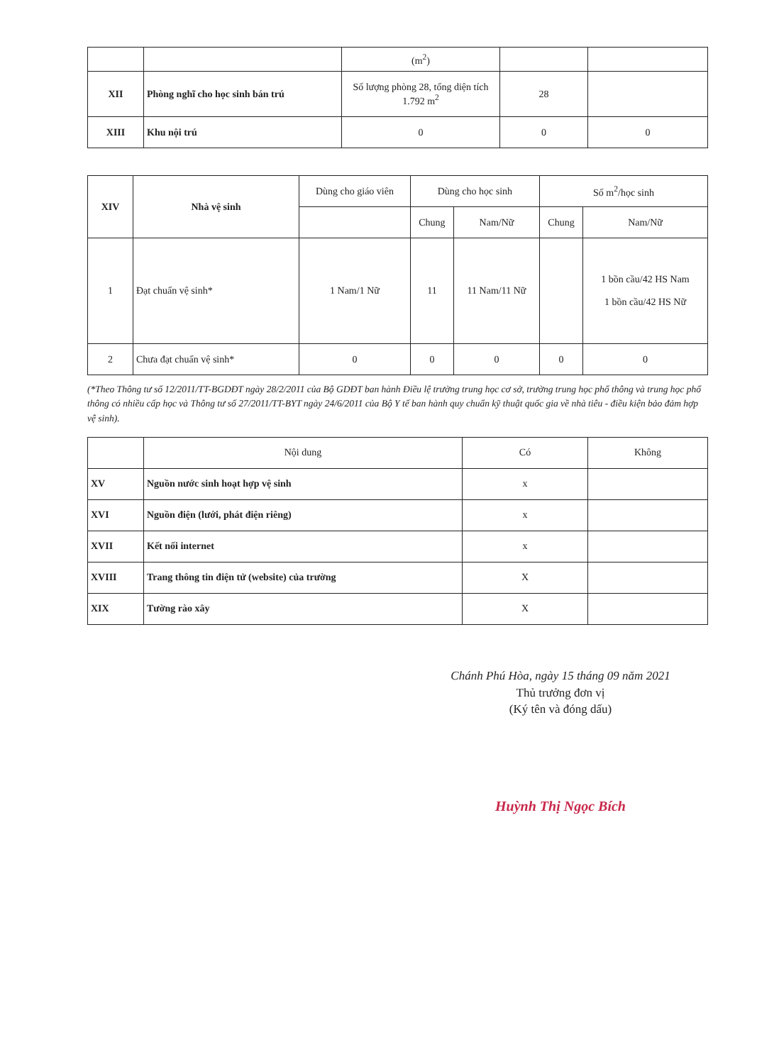| | | (m<sup>2</sup>) | | |
| XII | Phòng nghĩ cho học sinh bán trú | Số lượng phòng 28, tổng diện tích 1.792 m<sup>2</sup> | 28 | |
| XIII | Khu nội trú | 0 | 0 | 0 |
| XIV | Nhà vệ sinh | Dùng cho giáo viên | Dùng cho học sinh | | Số m<sup>2</sup>/học sinh | |
| --- | --- | --- | --- | --- | --- | --- |
| | | | Chung | Nam/Nữ | Chung | Nam/Nữ |
| 1 | Đạt chuẩn vệ sinh* | 1 Nam/1 Nữ | 11 | 11 Nam/11 Nữ | | 1 bồn cầu/42 HS Nam 1 bồn cầu/42 HS Nữ |
| 2 | Chưa đạt chuẩn vệ sinh* | 0 | 0 | 0 | 0 | 0 |
(*Theo Thông tư số 12/2011/TT-BGDĐT ngày 28/2/2011 của Bộ GDĐT ban hành Điều lệ trường trung học cơ sở, trường trung học phổ thông và trung học phổ thông có nhiều cấp học và Thông tư số 27/2011/TT-BYT ngày 24/6/2011 của Bộ Y tế ban hành quy chuẩn kỹ thuật quốc gia về nhà tiêu - điều kiện bảo đảm hợp vệ sinh).
| | Nội dung | Có | Không |
| XV | Nguồn nước sinh hoạt hợp vệ sinh | x | |
| XVI | Nguồn điện (lưới, phát điện riêng) | x | |
| XVII | Kết nối internet | x | |
| XVIII | Trang thông tin điện tử (website) của trường | X | |
| XIX | Tường rào xây | X | |
Chánh Phú Hòa, ngày 15 tháng 09 năm 2021
Thủ trưởng đơn vị
(Ký tên và đóng dấu)
Huỳnh Thị Ngọc Bích